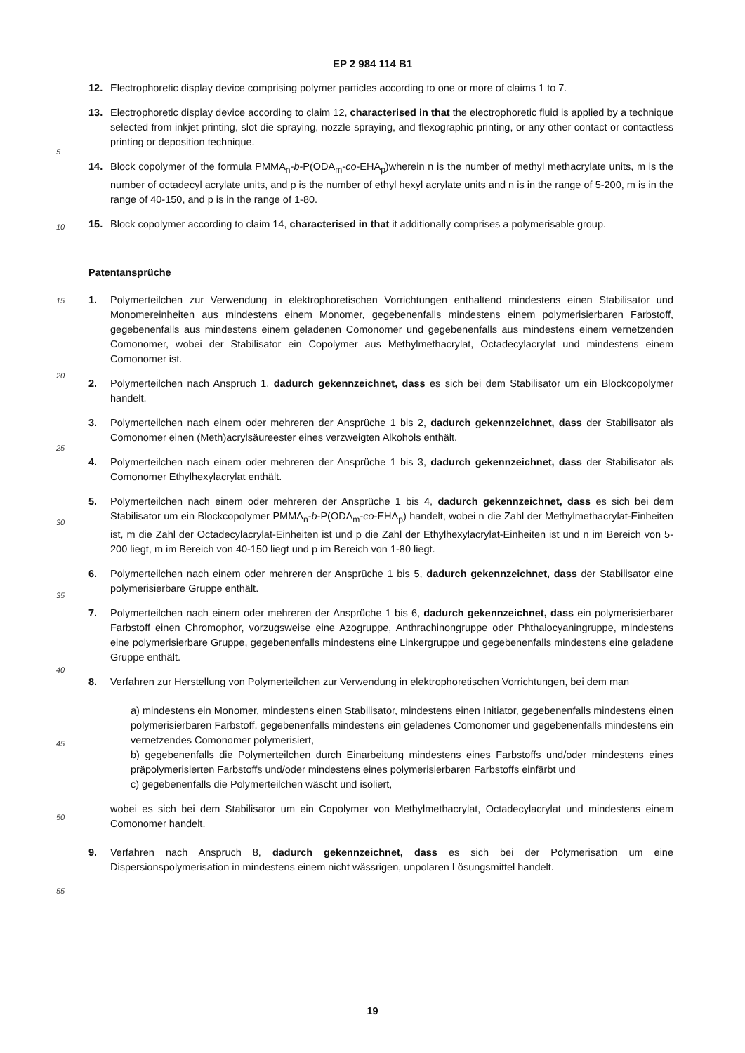5
10
15
20
25
30
35
40
45
50
55
EP 2 984 114 B1
12. Electrophoretic display device comprising polymer particles according to one or more of claims 1 to 7.
13. Electrophoretic display device according to claim 12, characterised in that the electrophoretic fluid is applied by a technique selected from inkjet printing, slot die spraying, nozzle spraying, and flexographic printing, or any other contact or contactless printing or deposition technique.
14. Block copolymer of the formula PMMA<sub>n</sub>-b-P(ODA<sub>m</sub>-co-EHA<sub>p</sub>)wherein n is the number of methyl methacrylate units, m is the number of octadecyl acrylate units, and p is the number of ethyl hexyl acrylate units and n is in the range of 5-200, m is in the range of 40-150, and p is in the range of 1-80.
15. Block copolymer according to claim 14, characterised in that it additionally comprises a polymerisable group.
Patentansprüche
1. Polymerteilchen zur Verwendung in elektrophoretischen Vorrichtungen enthaltend mindestens einen Stabilisator und Monomereinheiten aus mindestens einem Monomer, gegebenenfalls mindestens einem polymerisierbaren Farbstoff, gegebenenfalls aus mindestens einem geladenen Comonomer und gegebenenfalls aus mindestens einem vernetzenden Comonomer, wobei der Stabilisator ein Copolymer aus Methylmethacrylat, Octadecylacrylat und mindestens einem Comonomer ist.
2. Polymerteilchen nach Anspruch 1, dadurch gekennzeichnet, dass es sich bei dem Stabilisator um ein Blockcopolymer handelt.
3. Polymerteilchen nach einem oder mehreren der Ansprüche 1 bis 2, dadurch gekennzeichnet, dass der Stabilisator als Comonomer einen (Meth)acrylsäureester eines verzweigten Alkohols enthält.
4. Polymerteilchen nach einem oder mehreren der Ansprüche 1 bis 3, dadurch gekennzeichnet, dass der Stabilisator als Comonomer Ethylhexylacrylat enthält.
5. Polymerteilchen nach einem oder mehreren der Ansprüche 1 bis 4, dadurch gekennzeichnet, dass es sich bei dem Stabilisator um ein Blockcopolymer PMMA<sub>n</sub>-b-P(ODA<sub>m</sub>-co-EHA<sub>p</sub>) handelt, wobei n die Zahl der Methylmethacrylat-Einheiten ist, m die Zahl der Octadecylacrylat-Einheiten ist und p die Zahl der Ethylhexylacrylat-Einheiten ist und n im Bereich von 5-200 liegt, m im Bereich von 40-150 liegt und p im Bereich von 1-80 liegt.
6. Polymerteilchen nach einem oder mehreren der Ansprüche 1 bis 5, dadurch gekennzeichnet, dass der Stabilisator eine polymerisierbare Gruppe enthält.
7. Polymerteilchen nach einem oder mehreren der Ansprüche 1 bis 6, dadurch gekennzeichnet, dass ein polymerisierbarer Farbstoff einen Chromophor, vorzugsweise eine Azogruppe, Anthrachinongruppe oder Phthalocyaningruppe, mindestens eine polymerisierbare Gruppe, gegebenenfalls mindestens eine Linkergruppe und gegebenenfalls mindestens eine geladene Gruppe enthält.
8. Verfahren zur Herstellung von Polymerteilchen zur Verwendung in elektrophoretischen Vorrichtungen, bei dem man
a) mindestens ein Monomer, mindestens einen Stabilisator, mindestens einen Initiator, gegebenenfalls mindestens einen polymerisierbaren Farbstoff, gegebenenfalls mindestens ein geladenes Comonomer und gegebenenfalls mindestens ein vernetzendes Comonomer polymerisiert,
b) gegebenenfalls die Polymerteilchen durch Einarbeitung mindestens eines Farbstoffs und/oder mindestens eines präpolymerisierten Farbstoffs und/oder mindestens eines polymerisierbaren Farbstoffs einfärbt und
c) gegebenenfalls die Polymerteilchen wäscht und isoliert,
wobei es sich bei dem Stabilisator um ein Copolymer von Methylmethacrylat, Octadecylacrylat und mindestens einem Comonomer handelt.
9. Verfahren nach Anspruch 8, dadurch gekennzeichnet, dass es sich bei der Polymerisation um eine Dispersionspolymerisation in mindestens einem nicht wässrigen, unpolaren Lösungsmittel handelt.
19